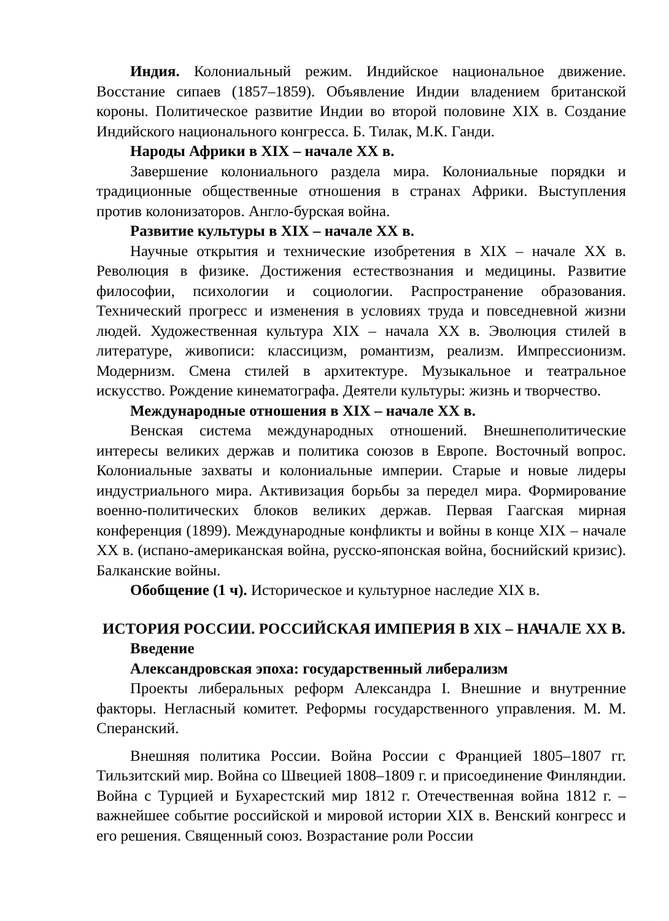Индия. Колониальный режим. Индийское национальное движение. Восстание сипаев (1857–1859). Объявление Индии владением британской короны. Политическое развитие Индии во второй половине XIX в. Создание Индийского национального конгресса. Б. Тилак, М.К. Ганди.
Народы Африки в XIX – начале XX в.
Завершение колониального раздела мира. Колониальные порядки и традиционные общественные отношения в странах Африки. Выступления против колонизаторов. Англо-бурская война.
Развитие культуры в XIX – начале XX в.
Научные открытия и технические изобретения в XIX – начале XX в. Революция в физике. Достижения естествознания и медицины. Развитие философии, психологии и социологии. Распространение образования. Технический прогресс и изменения в условиях труда и повседневной жизни людей. Художественная культура XIX – начала XX в. Эволюция стилей в литературе, живописи: классицизм, романтизм, реализм. Импрессионизм. Модернизм. Смена стилей в архитектуре. Музыкальное и театральное искусство. Рождение кинематографа. Деятели культуры: жизнь и творчество.
Международные отношения в XIX – начале XX в.
Венская система международных отношений. Внешнеполитические интересы великих держав и политика союзов в Европе. Восточный вопрос. Колониальные захваты и колониальные империи. Старые и новые лидеры индустриального мира. Активизация борьбы за передел мира. Формирование военно-политических блоков великих держав. Первая Гаагская мирная конференция (1899). Международные конфликты и войны в конце XIX – начале XX в. (испано-американская война, русско-японская война, боснийский кризис). Балканские войны.
Обобщение (1 ч). Историческое и культурное наследие XIX в.
ИСТОРИЯ РОССИИ. РОССИЙСКАЯ ИМПЕРИЯ В XIX – НАЧАЛЕ XX В.
Введение
Александровская эпоха: государственный либерализм
Проекты либеральных реформ Александра I. Внешние и внутренние факторы. Негласный комитет. Реформы государственного управления. М. М. Сперанский.
Внешняя политика России. Война России с Францией 1805–1807 гг. Тильзитский мир. Война со Швецией 1808–1809 г. и присоединение Финляндии. Война с Турцией и Бухарестский мир 1812 г. Отечественная война 1812 г. – важнейшее событие российской и мировой истории XIX в. Венский конгресс и его решения. Священный союз. Возрастание роли России